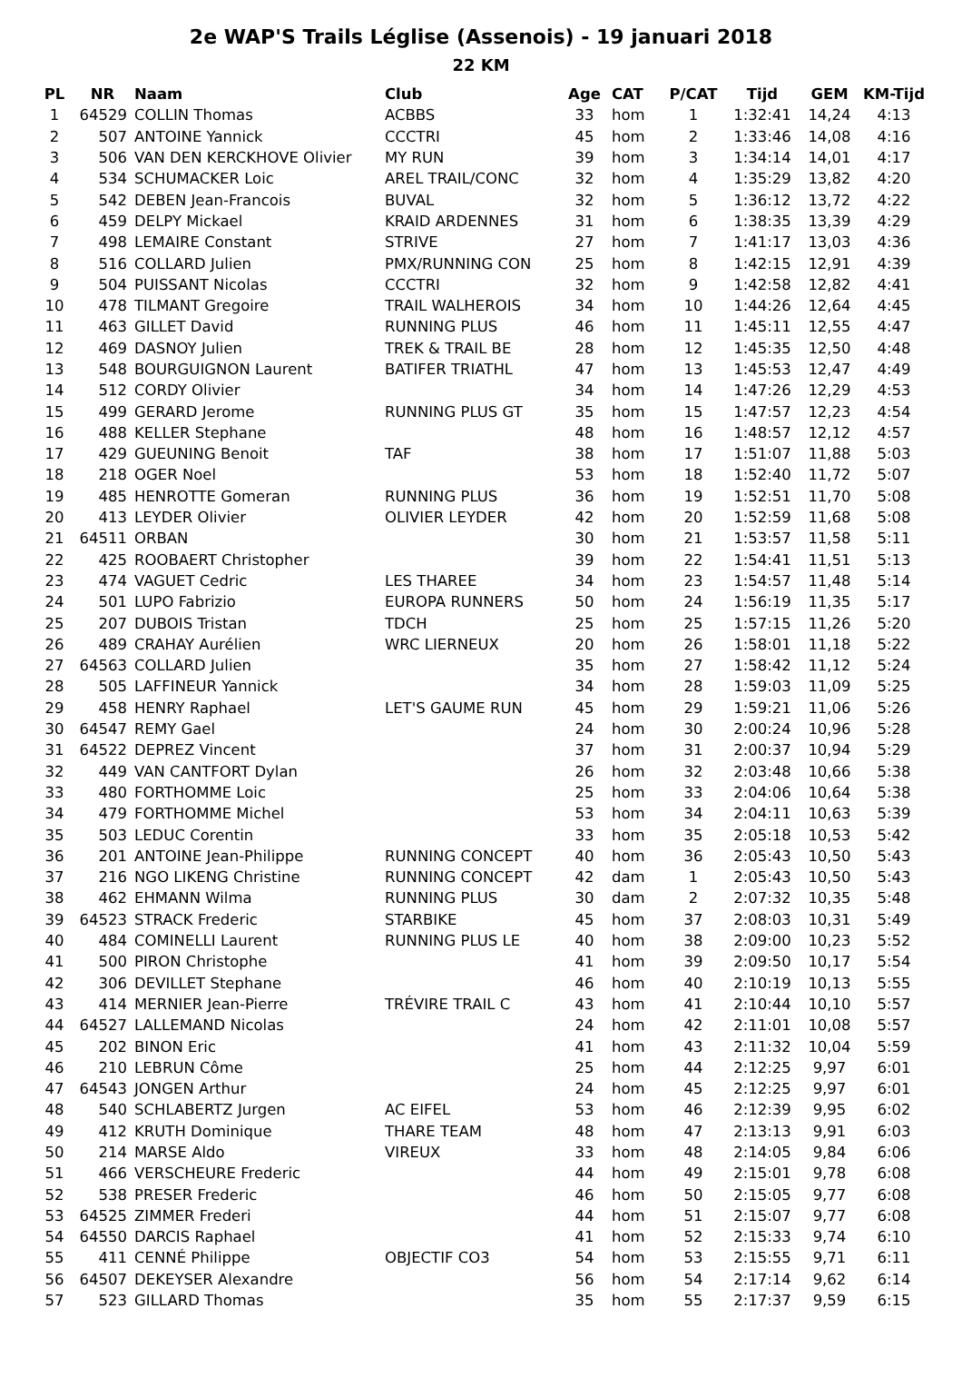2e WAP'S Trails Léglise (Assenois) - 19 januari 2018
22 KM
| PL | NR | Naam | Club | Age | CAT | P/CAT | Tijd | GEM | KM-Tijd |
| --- | --- | --- | --- | --- | --- | --- | --- | --- | --- |
| 1 | 64529 | COLLIN Thomas | ACBBS | 33 | hom | 1 | 1:32:41 | 14,24 | 4:13 |
| 2 | 507 | ANTOINE Yannick | CCCTRI | 45 | hom | 2 | 1:33:46 | 14,08 | 4:16 |
| 3 | 506 | VAN DEN KERCKHOVE Olivier | MY RUN | 39 | hom | 3 | 1:34:14 | 14,01 | 4:17 |
| 4 | 534 | SCHUMACKER Loic | AREL TRAIL/CONC | 32 | hom | 4 | 1:35:29 | 13,82 | 4:20 |
| 5 | 542 | DEBEN Jean-Francois | BUVAL | 32 | hom | 5 | 1:36:12 | 13,72 | 4:22 |
| 6 | 459 | DELPY Mickael | KRAID ARDENNES | 31 | hom | 6 | 1:38:35 | 13,39 | 4:29 |
| 7 | 498 | LEMAIRE Constant | STRIVE | 27 | hom | 7 | 1:41:17 | 13,03 | 4:36 |
| 8 | 516 | COLLARD Julien | PMX/RUNNING CON | 25 | hom | 8 | 1:42:15 | 12,91 | 4:39 |
| 9 | 504 | PUISSANT Nicolas | CCCTRI | 32 | hom | 9 | 1:42:58 | 12,82 | 4:41 |
| 10 | 478 | TILMANT Gregoire | TRAIL WALHEROIS | 34 | hom | 10 | 1:44:26 | 12,64 | 4:45 |
| 11 | 463 | GILLET David | RUNNING PLUS | 46 | hom | 11 | 1:45:11 | 12,55 | 4:47 |
| 12 | 469 | DASNOY Julien | TREK & TRAIL BE | 28 | hom | 12 | 1:45:35 | 12,50 | 4:48 |
| 13 | 548 | BOURGUIGNON Laurent | BATIFER TRIATHL | 47 | hom | 13 | 1:45:53 | 12,47 | 4:49 |
| 14 | 512 | CORDY Olivier | | 34 | hom | 14 | 1:47:26 | 12,29 | 4:53 |
| 15 | 499 | GERARD Jerome | RUNNING PLUS GT | 35 | hom | 15 | 1:47:57 | 12,23 | 4:54 |
| 16 | 488 | KELLER Stephane | | 48 | hom | 16 | 1:48:57 | 12,12 | 4:57 |
| 17 | 429 | GUEUNING Benoit | TAF | 38 | hom | 17 | 1:51:07 | 11,88 | 5:03 |
| 18 | 218 | OGER Noel | | 53 | hom | 18 | 1:52:40 | 11,72 | 5:07 |
| 19 | 485 | HENROTTE Gomeran | RUNNING PLUS | 36 | hom | 19 | 1:52:51 | 11,70 | 5:08 |
| 20 | 413 | LEYDER Olivier | OLIVIER LEYDER | 42 | hom | 20 | 1:52:59 | 11,68 | 5:08 |
| 21 | 64511 | ORBAN | | 30 | hom | 21 | 1:53:57 | 11,58 | 5:11 |
| 22 | 425 | ROOBAERT Christopher | | 39 | hom | 22 | 1:54:41 | 11,51 | 5:13 |
| 23 | 474 | VAGUET Cedric | LES THAREE | 34 | hom | 23 | 1:54:57 | 11,48 | 5:14 |
| 24 | 501 | LUPO Fabrizio | EUROPA RUNNERS | 50 | hom | 24 | 1:56:19 | 11,35 | 5:17 |
| 25 | 207 | DUBOIS Tristan | TDCH | 25 | hom | 25 | 1:57:15 | 11,26 | 5:20 |
| 26 | 489 | CRAHAY Aurélien | WRC LIERNEUX | 20 | hom | 26 | 1:58:01 | 11,18 | 5:22 |
| 27 | 64563 | COLLARD Julien | | 35 | hom | 27 | 1:58:42 | 11,12 | 5:24 |
| 28 | 505 | LAFFINEUR Yannick | | 34 | hom | 28 | 1:59:03 | 11,09 | 5:25 |
| 29 | 458 | HENRY Raphael | LET'S GAUME RUN | 45 | hom | 29 | 1:59:21 | 11,06 | 5:26 |
| 30 | 64547 | REMY Gael | | 24 | hom | 30 | 2:00:24 | 10,96 | 5:28 |
| 31 | 64522 | DEPREZ Vincent | | 37 | hom | 31 | 2:00:37 | 10,94 | 5:29 |
| 32 | 449 | VAN CANTFORT Dylan | | 26 | hom | 32 | 2:03:48 | 10,66 | 5:38 |
| 33 | 480 | FORTHOMME Loic | | 25 | hom | 33 | 2:04:06 | 10,64 | 5:38 |
| 34 | 479 | FORTHOMME Michel | | 53 | hom | 34 | 2:04:11 | 10,63 | 5:39 |
| 35 | 503 | LEDUC Corentin | | 33 | hom | 35 | 2:05:18 | 10,53 | 5:42 |
| 36 | 201 | ANTOINE Jean-Philippe | RUNNING CONCEPT | 40 | hom | 36 | 2:05:43 | 10,50 | 5:43 |
| 37 | 216 | NGO LIKENG Christine | RUNNING CONCEPT | 42 | dam | 1 | 2:05:43 | 10,50 | 5:43 |
| 38 | 462 | EHMANN Wilma | RUNNING PLUS | 30 | dam | 2 | 2:07:32 | 10,35 | 5:48 |
| 39 | 64523 | STRACK Frederic | STARBIKE | 45 | hom | 37 | 2:08:03 | 10,31 | 5:49 |
| 40 | 484 | COMINELLI Laurent | RUNNING PLUS LE | 40 | hom | 38 | 2:09:00 | 10,23 | 5:52 |
| 41 | 500 | PIRON Christophe | | 41 | hom | 39 | 2:09:50 | 10,17 | 5:54 |
| 42 | 306 | DEVILLET Stephane | | 46 | hom | 40 | 2:10:19 | 10,13 | 5:55 |
| 43 | 414 | MERNIER Jean-Pierre | TRÉVIRE TRAIL C | 43 | hom | 41 | 2:10:44 | 10,10 | 5:57 |
| 44 | 64527 | LALLEMAND Nicolas | | 24 | hom | 42 | 2:11:01 | 10,08 | 5:57 |
| 45 | 202 | BINON Eric | | 41 | hom | 43 | 2:11:32 | 10,04 | 5:59 |
| 46 | 210 | LEBRUN Côme | | 25 | hom | 44 | 2:12:25 | 9,97 | 6:01 |
| 47 | 64543 | JONGEN Arthur | | 24 | hom | 45 | 2:12:25 | 9,97 | 6:01 |
| 48 | 540 | SCHLABERTZ Jurgen | AC EIFEL | 53 | hom | 46 | 2:12:39 | 9,95 | 6:02 |
| 49 | 412 | KRUTH Dominique | THARE TEAM | 48 | hom | 47 | 2:13:13 | 9,91 | 6:03 |
| 50 | 214 | MARSE Aldo | VIREUX | 33 | hom | 48 | 2:14:05 | 9,84 | 6:06 |
| 51 | 466 | VERSCHEURE Frederic | | 44 | hom | 49 | 2:15:01 | 9,78 | 6:08 |
| 52 | 538 | PRESER Frederic | | 46 | hom | 50 | 2:15:05 | 9,77 | 6:08 |
| 53 | 64525 | ZIMMER Frederi | | 44 | hom | 51 | 2:15:07 | 9,77 | 6:08 |
| 54 | 64550 | DARCIS Raphael | | 41 | hom | 52 | 2:15:33 | 9,74 | 6:10 |
| 55 | 411 | CENNÉ Philippe | OBJECTIF CO3 | 54 | hom | 53 | 2:15:55 | 9,71 | 6:11 |
| 56 | 64507 | DEKEYSER Alexandre | | 56 | hom | 54 | 2:17:14 | 9,62 | 6:14 |
| 57 | 523 | GILLARD Thomas | | 35 | hom | 55 | 2:17:37 | 9,59 | 6:15 |